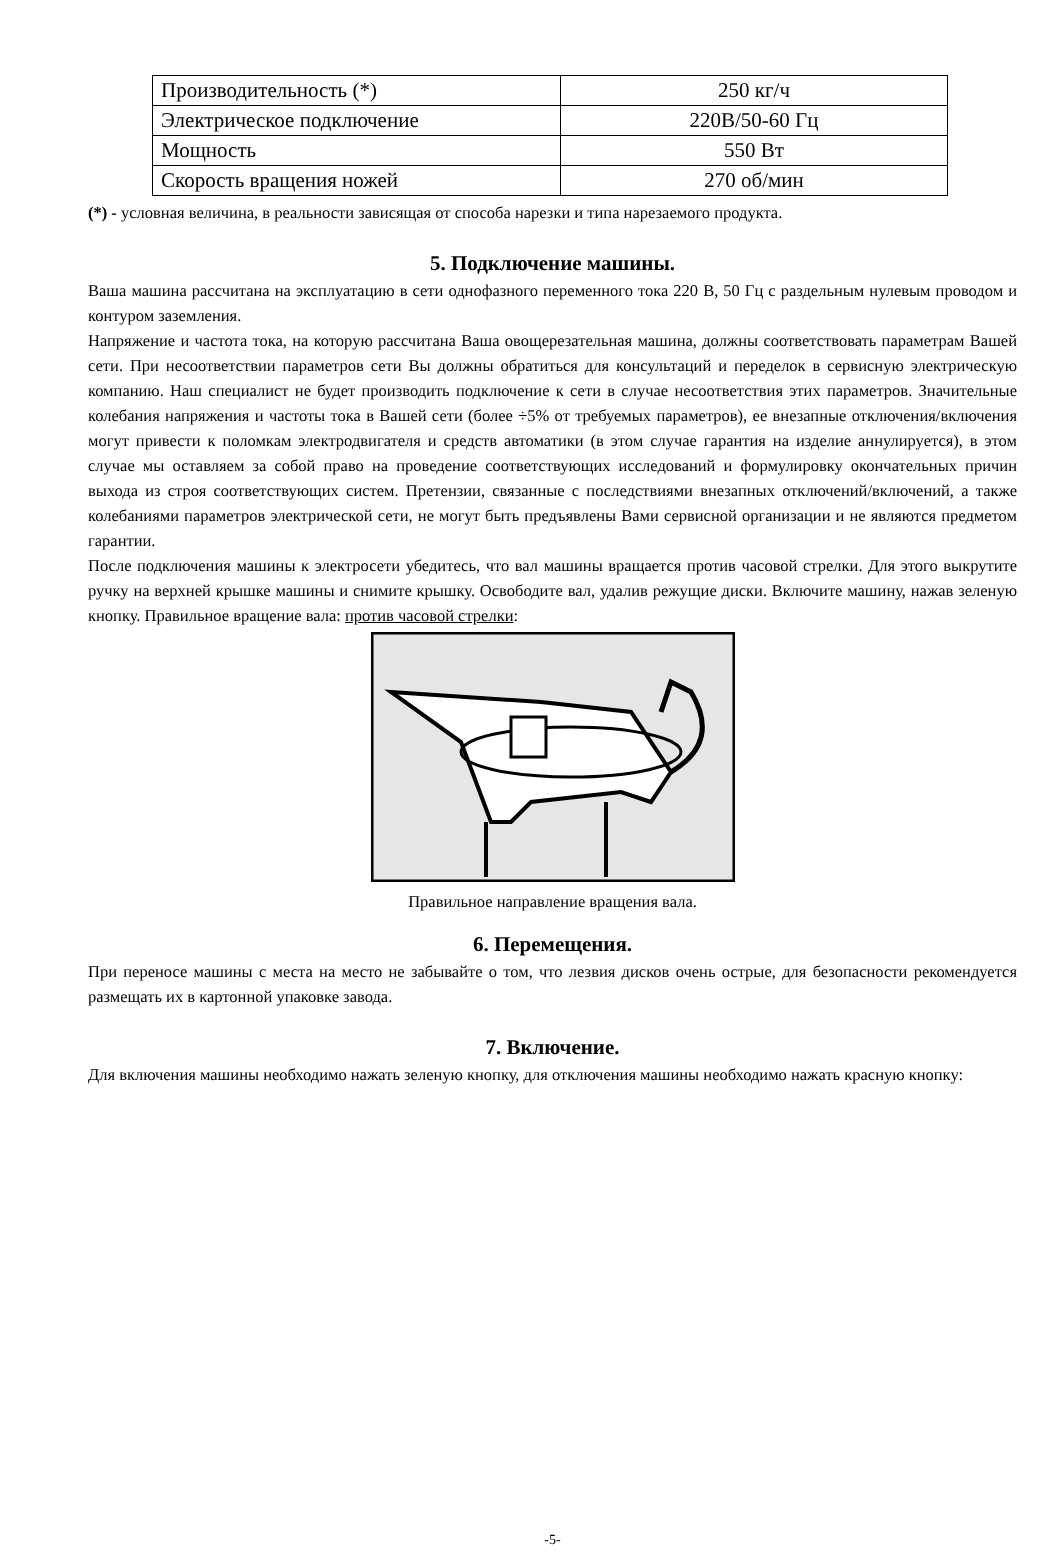| Производительность (*) | 250 кг/ч |
| Электрическое подключение | 220В/50-60 Гц |
| Мощность | 550 Вт |
| Скорость вращения ножей | 270 об/мин |
(*) - условная величина, в реальности зависящая от способа нарезки и типа нарезаемого продукта.
5. Подключение машины.
Ваша машина рассчитана на эксплуатацию в сети однофазного переменного тока 220 В, 50 Гц с раздельным нулевым проводом и контуром заземления.
Напряжение и частота тока, на которую рассчитана Ваша овощерезательная машина, должны соответствовать параметрам Вашей сети. При несоответствии параметров сети Вы должны обратиться для консультаций и переделок в сервисную электрическую компанию. Наш специалист не будет производить подключение к сети в случае несоответствия этих параметров. Значительные колебания напряжения и частоты тока в Вашей сети (более ÷5% от требуемых параметров), ее внезапные отключения/включения могут привести к поломкам электродвигателя и средств автоматики (в этом случае гарантия на изделие аннулируется), в этом случае мы оставляем за собой право на проведение соответствующих исследований и формулировку окончательных причин выхода из строя соответствующих систем. Претензии, связанные с последствиями внезапных отключений/включений, а также колебаниями параметров электрической сети, не могут быть предъявлены Вами сервисной организации и не являются предметом гарантии.
После подключения машины к электросети убедитесь, что вал машины вращается против часовой стрелки. Для этого выкрутите ручку на верхней крышке машины и снимите крышку. Освободите вал, удалив режущие диски. Включите машину, нажав зеленую кнопку. Правильное вращение вала: против часовой стрелки:
Правильное направление вращения вала.
6. Перемещения.
При переносе машины с места на место не забывайте о том, что лезвия дисков очень острые, для безопасности рекомендуется размещать их в картонной упаковке завода.
7. Включение.
Для включения машины необходимо нажать зеленую кнопку, для отключения машины необходимо нажать красную кнопку:
-5-